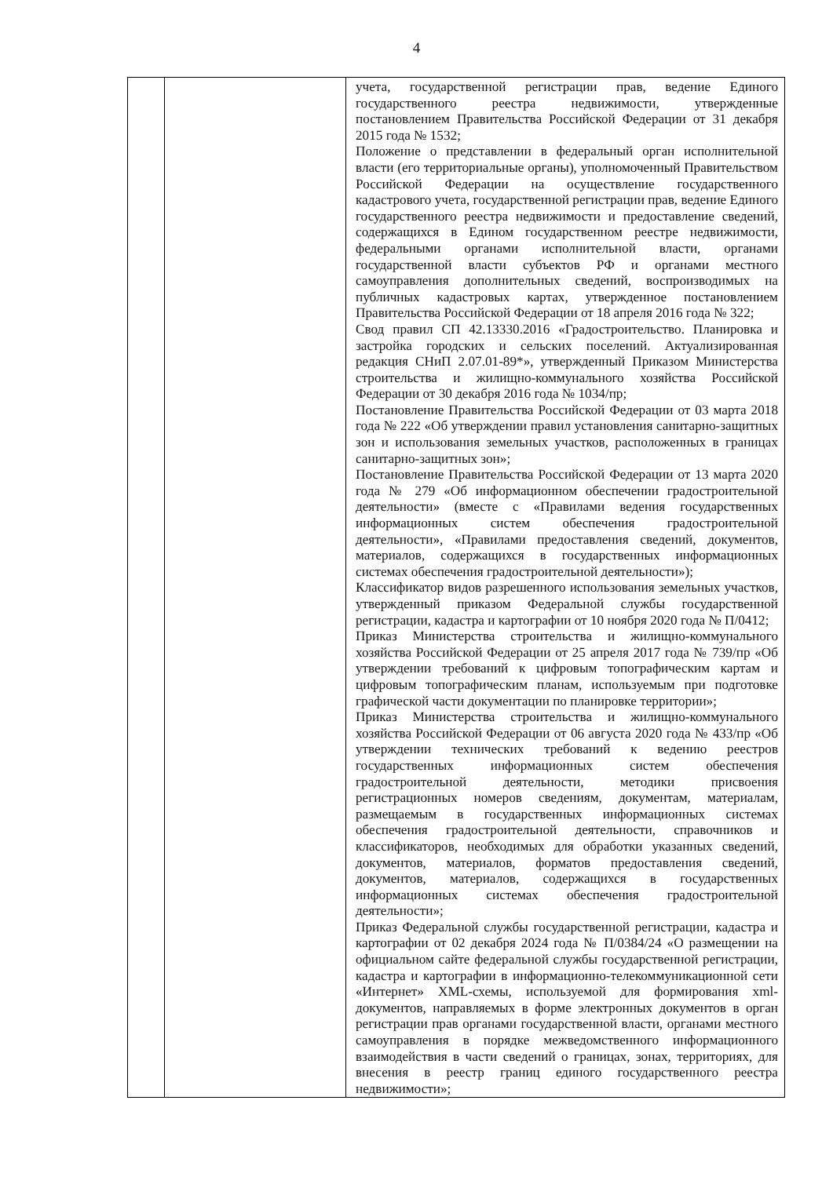4
| | | учета, государственной регистрации прав, ведение Единого государственного реестра недвижимости, утвержденные постановлением Правительства Российской Федерации от 31 декабря 2015 года № 1532; Положение о представлении в федеральный орган исполнительной власти (его территориальные органы), уполномоченный Правительством Российской Федерации на осуществление государственного кадастрового учета, государственной регистрации прав, ведение Единого государственного реестра недвижимости и предоставление сведений, содержащихся в Едином государственном реестре недвижимости, федеральными органами исполнительной власти, органами государственной власти субъектов РФ и органами местного самоуправления дополнительных сведений, воспроизводимых на публичных кадастровых картах, утвержденное постановлением Правительства Российской Федерации от 18 апреля 2016 года № 322; Свод правил СП 42.13330.2016 «Градостроительство. Планировка и застройка городских и сельских поселений. Актуализированная редакция СНиП 2.07.01-89*», утвержденный Приказом Министерства строительства и жилищно-коммунального хозяйства Российской Федерации от 30 декабря 2016 года № 1034/пр; Постановление Правительства Российской Федерации от 03 марта 2018 года № 222 «Об утверждении правил установления санитарно-защитных зон и использования земельных участков, расположенных в границах санитарно-защитных зон»; Постановление Правительства Российской Федерации от 13 марта 2020 года № 279 «Об информационном обеспечении градостроительной деятельности» (вместе с «Правилами ведения государственных информационных систем обеспечения градостроительной деятельности», «Правилами предоставления сведений, документов, материалов, содержащихся в государственных информационных системах обеспечения градостроительной деятельности»); Классификатор видов разрешенного использования земельных участков, утвержденный приказом Федеральной службы государственной регистрации, кадастра и картографии от 10 ноября 2020 года № П/0412; Приказ Министерства строительства и жилищно-коммунального хозяйства Российской Федерации от 25 апреля 2017 года № 739/пр «Об утверждении требований к цифровым топографическим картам и цифровым топографическим планам, используемым при подготовке графической части документации по планировке территории»; Приказ Министерства строительства и жилищно-коммунального хозяйства Российской Федерации от 06 августа 2020 года № 433/пр «Об утверждении технических требований к ведению реестров государственных информационных систем обеспечения градостроительной деятельности, методики присвоения регистрационных номеров сведениям, документам, материалам, размещаемым в государственных информационных системах обеспечения градостроительной деятельности, справочников и классификаторов, необходимых для обработки указанных сведений, документов, материалов, форматов предоставления сведений, документов, материалов, содержащихся в государственных информационных системах обеспечения градостроительной деятельности»; Приказ Федеральной службы государственной регистрации, кадастра и картографии от 02 декабря 2024 года № П/0384/24 «О размещении на официальном сайте федеральной службы государственной регистрации, кадастра и картографии в информационно-телекоммуникационной сети «Интернет» XML-схемы, используемой для формирования xml-документов, направляемых в форме электронных документов в орган регистрации прав органами государственной власти, органами местного самоуправления в порядке межведомственного информационного взаимодействия в части сведений о границах, зонах, территориях, для внесения в реестр границ единого государственного реестра недвижимости»; |